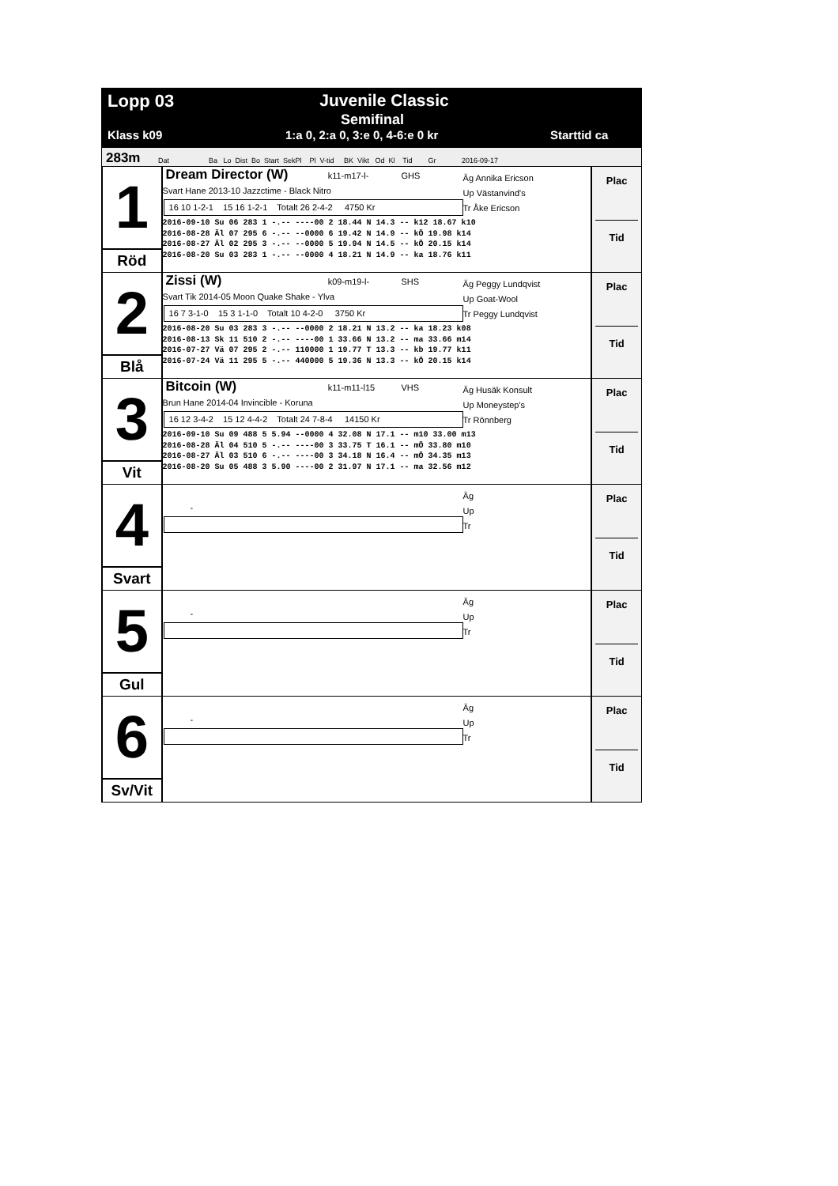Lopp 03 Juvenile Classic
Semifinal
Klass k09 1:a 0, 2:a 0, 3:e 0, 4-6:e 0 kr Starttid ca
283m Dat Ba Lo Dist Bo Start SekPl Pl V-tid BK Vikt Od Kl Tid Gr 2016-09-17
1
Röd
Dream Director (W)
k11-m17-l- GHS
Svart Hane 2013-10 Jazzctime - Black Nitro
16 10 1-2-1 15 16 1-2-1 Totalt 26 2-4-2 4750 Kr
Äg Annika Ericson
Up Västanvind's
Tr Åke Ericson
2016-09-10 Su 06 283 1 -.-- ----00 2 18.44 N 14.3 -- k12 18.67 k10
2016-08-28 Äl 07 295 6 -.-- --0000 6 19.42 N 14.9 -- kÖ 19.98 k14
2016-08-27 Äl 02 295 3 -.-- --0000 5 19.94 N 14.5 -- kÖ 20.15 k14
2016-08-20 Su 03 283 1 -.-- --0000 4 18.21 N 14.9 -- ka 18.76 k11
Plac
Tid
2
Blå
Zissi (W)
k09-m19-l- SHS
Svart Tik 2014-05 Moon Quake Shake - Ylva
16 7 3-1-0 15 3 1-1-0 Totalt 10 4-2-0 3750 Kr
Äg Peggy Lundqvist
Up Goat-Wool
Tr Peggy Lundqvist
2016-08-20 Su 03 283 3 -.-- --0000 2 18.21 N 13.2 -- ka 18.23 k08
2016-08-13 Sk 11 510 2 -.-- ----00 1 33.66 N 13.2 -- ma 33.66 m14
2016-07-27 Vä 07 295 2 -.-- 110000 1 19.77 T 13.3 -- kb 19.77 k11
2016-07-24 Vä 11 295 5 -.-- 440000 5 19.36 N 13.3 -- kÖ 20.15 k14
Plac
Tid
3
Vit
Bitcoin (W)
k11-m11-l15 VHS
Brun Hane 2014-04 Invincible - Koruna
16 12 3-4-2 15 12 4-4-2 Totalt 24 7-8-4 14150 Kr
Äg Husäk Konsult
Up Moneystep's
Tr Rönnberg
2016-09-10 Su 09 488 5 5.94 --0000 4 32.08 N 17.1 -- m10 33.00 m13
2016-08-28 Äl 04 510 5 -.-- ----00 3 33.75 T 16.1 -- mÖ 33.80 m10
2016-08-27 Äl 03 510 6 -.-- ----00 3 34.18 N 16.4 -- mÖ 34.35 m13
2016-08-20 Su 05 488 3 5.90 ----00 2 31.97 N 17.1 -- ma 32.56 m12
Plac
Tid
4
Svart
-
Äg
Up
Tr
Plac
Tid
5
Gul
-
Äg
Up
Tr
Plac
Tid
6
Sv/Vit
-
Äg
Up
Tr
Plac
Tid